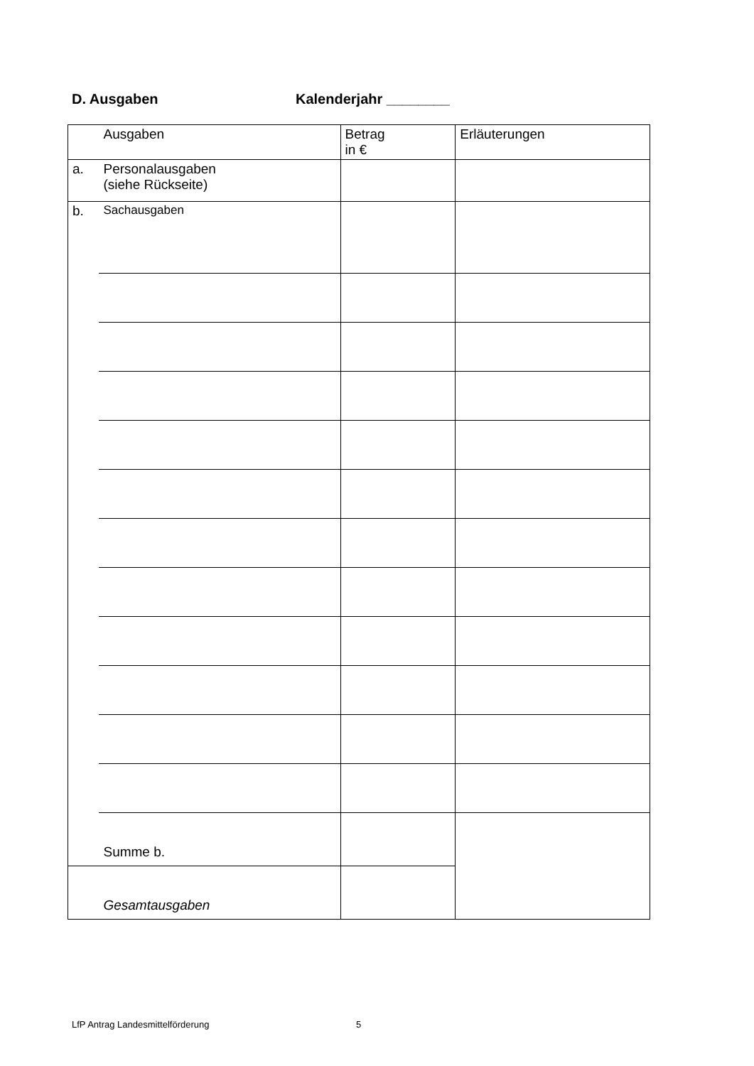D. Ausgaben Kalenderjahr ________
| | Ausgaben | Betrag in € | Erläuterungen |
| a. | Personalausgaben (siehe Rückseite) | | |
| b. | Sachausgaben | | |
| | Summe b. | | |
| | Gesamtausgaben | | |
LfP Antrag Landesmittelförderung 5